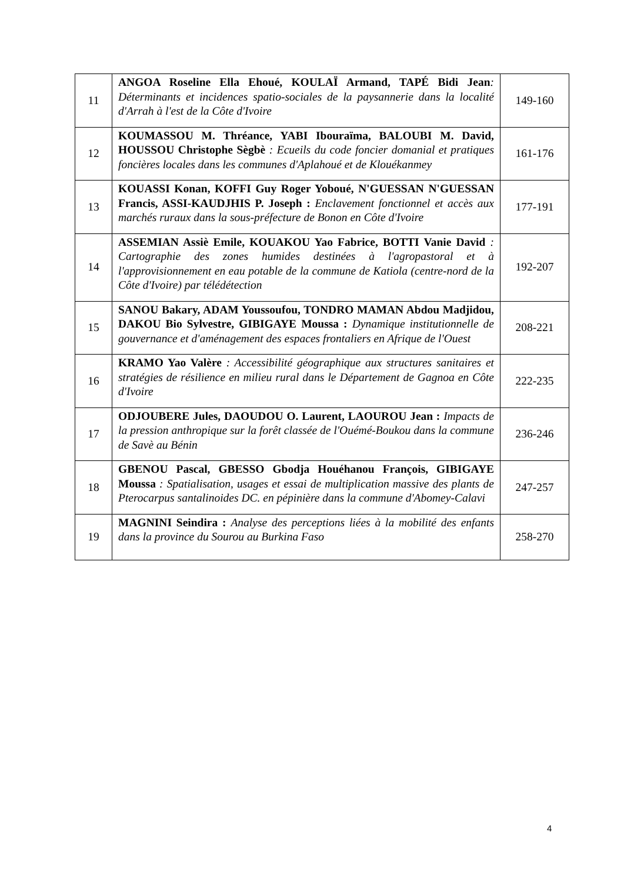| 11 | ANGOA Roseline Ella Ehoué, KOULAÏ Armand, TAPÉ Bidi Jean : Déterminants et incidences spatio-sociales de la paysannerie dans la localité d'Arrah à l'est de la Côte d'Ivoire | 149-160 |
| 12 | KOUMASSOU M. Thréance, YABI Ibouraïma, BALOUBI M. David, HOUSSOU Christophe Sègbè : Ecueils du code foncier domanial et pratiques foncières locales dans les communes d'Aplahoué et de Klouékanmey | 161-176 |
| 13 | KOUASSI Konan, KOFFI Guy Roger Yoboué, N'GUESSAN N'GUESSAN Francis, ASSI-KAUDJHIS P. Joseph : Enclavement fonctionnel et accès aux marchés ruraux dans la sous-préfecture de Bonon en Côte d'Ivoire | 177-191 |
| 14 | ASSEMIAN Assiè Emile, KOUAKOU Yao Fabrice, BOTTI Vanie David : Cartographie des zones humides destinées à l'agropastoral et à l'approvisionnement en eau potable de la commune de Katiola (centre-nord de la Côte d'Ivoire) par télédétection | 192-207 |
| 15 | SANOU Bakary, ADAM Youssoufou, TONDRO MAMAN Abdou Madjidou, DAKOU Bio Sylvestre, GIBIGAYE Moussa : Dynamique institutionnelle de gouvernance et d'aménagement des espaces frontaliers en Afrique de l'Ouest | 208-221 |
| 16 | KRAMO Yao Valère : Accessibilité géographique aux structures sanitaires et stratégies de résilience en milieu rural dans le Département de Gagnoa en Côte d'Ivoire | 222-235 |
| 17 | ODJOUBERE Jules, DAOUDOU O. Laurent, LAOUROU Jean : Impacts de la pression anthropique sur la forêt classée de l'Ouémé-Boukou dans la commune de Savè au Bénin | 236-246 |
| 18 | GBENOU Pascal, GBESSO Gbodja Houéhanou François, GIBIGAYE Moussa : Spatialisation, usages et essai de multiplication massive des plants de Pterocarpus santalinoides DC. en pépinière dans la commune d'Abomey-Calavi | 247-257 |
| 19 | MAGNINI Seindira : Analyse des perceptions liées à la mobilité des enfants dans la province du Sourou au Burkina Faso | 258-270 |
4